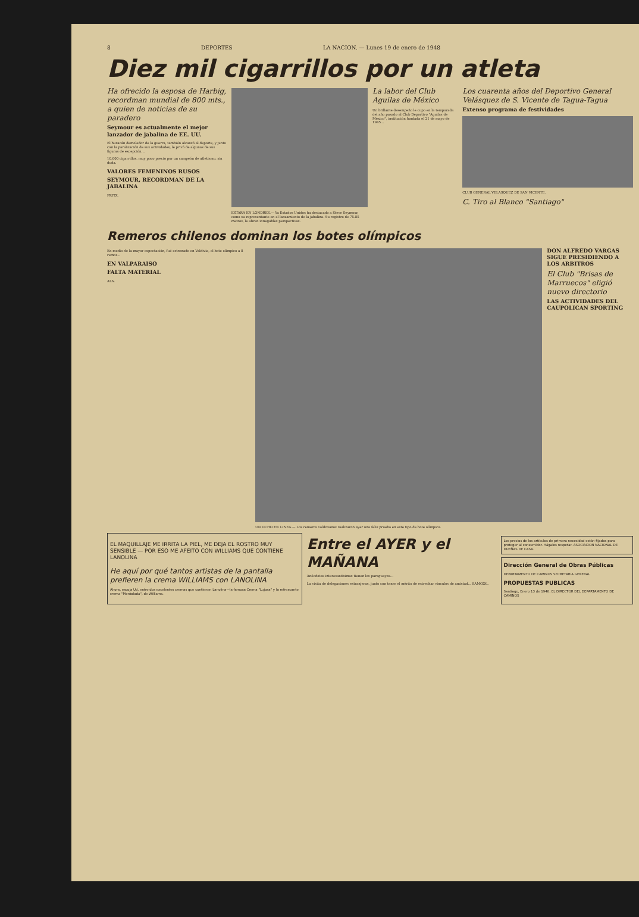8 DEPORTES LA NACION. — Lunes 19 de enero de 1948
Diez mil cigarrillos por un atleta
Ha ofrecido la esposa de Harbig, recordman mundial de 800 mts., a quien de noticias de su paradero
Seymour es actualmente el mejor lanzador de jabalina de EE. UU.
El huracán demoledor de la guerra, también alcanzó al deporte, y junto con la paralización de sus actividades, le privó de algunas de sus figuras de excepción...
10.000 cigarrillos, muy poco precio por un campeón de atletismo, sin duda.
VALORES FEMENINOS RUSOS
SEYMOUR, RECORDMAN DE LA JABALINA
FRITZ.
ESTARA EN LONDRES.— Ya Estados Unidos ha destacado a Steve Seymour, como su representante en el lanzamiento de la jabalina. Su registro de 75.85 metros, le abren innegables perspectivas.
La labor del Club Aguilas de México
Un brillante desempeño le cupo en la temporada del año pasado al Club Deportivo "Aguilas de México", institución fundada el 21 de mayo de 1945...
Los cuarenta años del Deportivo General Velásquez de S. Vicente de Tagua-Tagua
Extenso programa de festividades
CLUB GENERAL VELASQUEZ DE SAN VICENTE.
C. Tiro al Blanco "Santiago"
Remeros chilenos dominan los botes olímpicos
En medio de la mayor expectación, fué estrenado en Valdivia, el bote olímpico a 8 remos...
EN VALPARAISO
FALTA MATERIAL
ALA.
UN OCHO EN LINEA.— Los remeros valdivianos realizaron ayer una feliz prueba en este tipo de bote olímpico.
DON ALFREDO VARGAS SIGUE PRESIDIENDO A LOS ARBITROS
El Club "Brisas de Marruecos" eligió nuevo directorio
LAS ACTIVIDADES DEL CAUPOLICAN SPORTING
EL MAQUILLAJE ME IRRITA LA PIEL, ME DEJA EL ROSTRO MUY SENSIBLE — POR ESO ME AFEITO CON WILLIAMS QUE CONTIENE LANOLINA
He aquí por qué tantos artistas de la pantalla prefieren la crema WILLIAMS con LANOLINA
Ahora, escoja Ud. entre dos excelentes cremas que contienen Lanolina—la famosa Crema "Lujosa" y la refrescante crema "Mentolada", de Williams.
Entre el AYER y el MAÑANA
Anécdotas interesantísimas tienen los paraguayos...
La visita de delegaciones extranjeras, junto con tener el mérito de estrechar vínculos de amistad... SAMGOL.
Los precios de los artículos de primera necesidad están fijados para proteger al consumidor. Hágalos respetar. ASOCIACION NACIONAL DE DUEÑAS DE CASA.
Dirección General de Obras Públicas
DEPARTAMENTO DE CAMINOS SECRETARIA GENERAL
PROPUESTAS PUBLICAS
Santiago, Enero 13 de 1948. EL DIRECTOR DEL DEPARTAMENTO DE CAMINOS